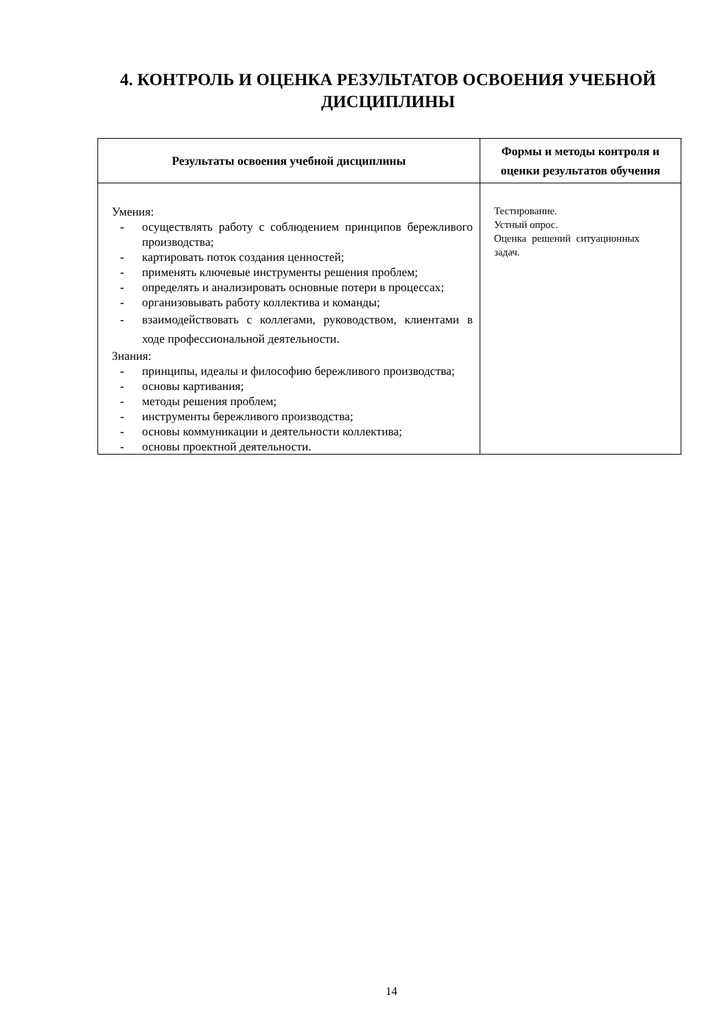4. КОНТРОЛЬ И ОЦЕНКА РЕЗУЛЬТАТОВ ОСВОЕНИЯ УЧЕБНОЙ ДИСЦИПЛИНЫ
| Результаты освоения учебной дисциплины | Формы и методы контроля и оценки результатов обучения |
| --- | --- |
| Умения: - осуществлять работу с соблюдением принципов бережливого производства; - картировать поток создания ценностей; - применять ключевые инструменты решения проблем; - определять и анализировать основные потери в процессах; - организовывать работу коллектива и команды; - взаимодействовать с коллегами, руководством, клиентами в ходе профессиональной деятельности. Знания: - принципы, идеалы и философию бережливого производства; - основы картивания; - методы решения проблем; - инструменты бережливого производства; - основы коммуникации и деятельности коллектива; - основы проектной деятельности. | Тестирование. Устный опрос. Оценка решений ситуационных задач. |
14